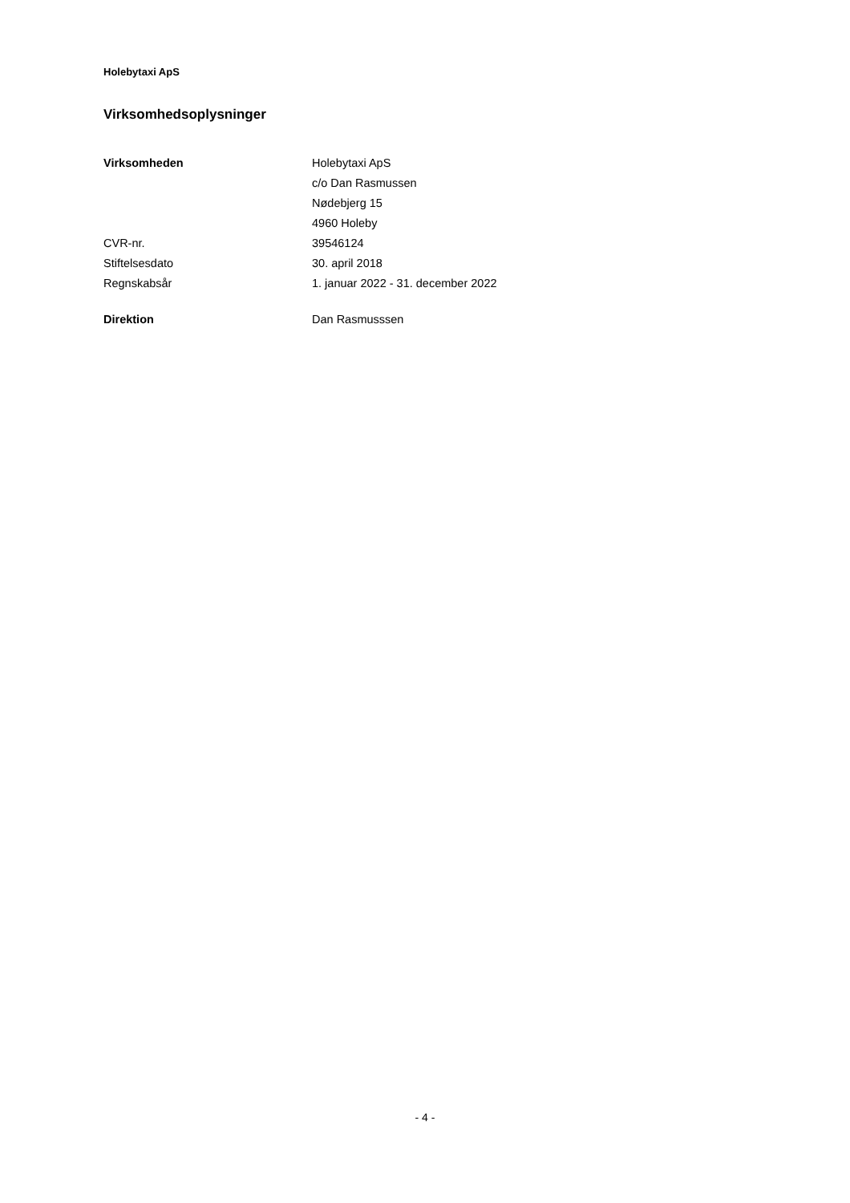Holebytaxi ApS
Virksomhedsoplysninger
| Virksomheden | Holebytaxi ApS |
| | c/o Dan Rasmussen |
| | Nødebjerg 15 |
| | 4960 Holeby |
| CVR-nr. | 39546124 |
| Stiftelsesdato | 30. april 2018 |
| Regnskabsår | 1. januar 2022 - 31. december 2022 |
| Direktion | Dan Rasmusssen |
- 4 -